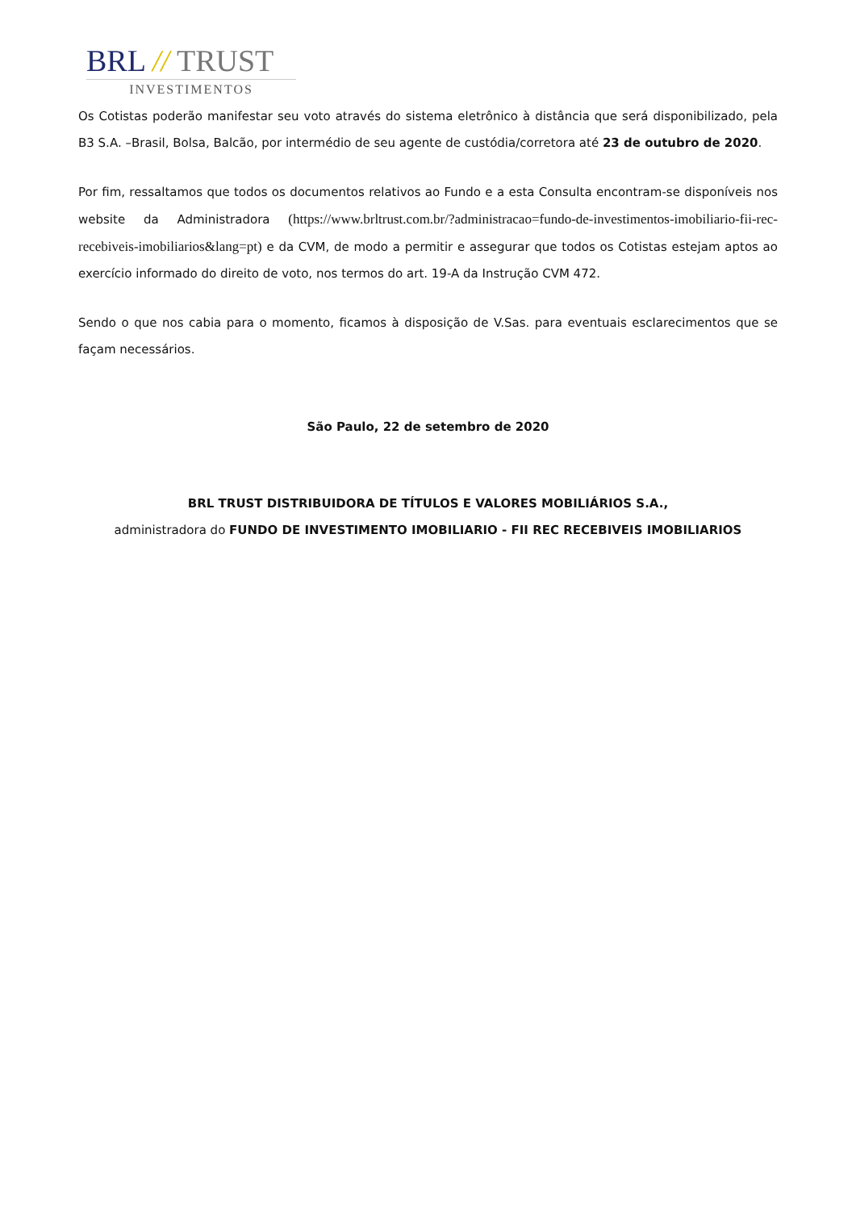BRL // TRUST
INVESTIMENTOS
Os Cotistas poderão manifestar seu voto através do sistema eletrônico à distância que será disponibilizado, pela B3 S.A. –Brasil, Bolsa, Balcão, por intermédio de seu agente de custódia/corretora até 23 de outubro de 2020.
Por fim, ressaltamos que todos os documentos relativos ao Fundo e a esta Consulta encontram-se disponíveis nos website da Administradora (https://www.brltrust.com.br/?administracao=fundo-de-investimentos-imobiliario-fii-rec-recebiveis-imobiliarios&lang=pt) e da CVM, de modo a permitir e assegurar que todos os Cotistas estejam aptos ao exercício informado do direito de voto, nos termos do art. 19-A da Instrução CVM 472.
Sendo o que nos cabia para o momento, ficamos à disposição de V.Sas. para eventuais esclarecimentos que se façam necessários.
São Paulo, 22 de setembro de 2020
BRL TRUST DISTRIBUIDORA DE TÍTULOS E VALORES MOBILIÁRIOS S.A.,
administradora do FUNDO DE INVESTIMENTO IMOBILIARIO - FII REC RECEBIVEIS IMOBILIARIOS